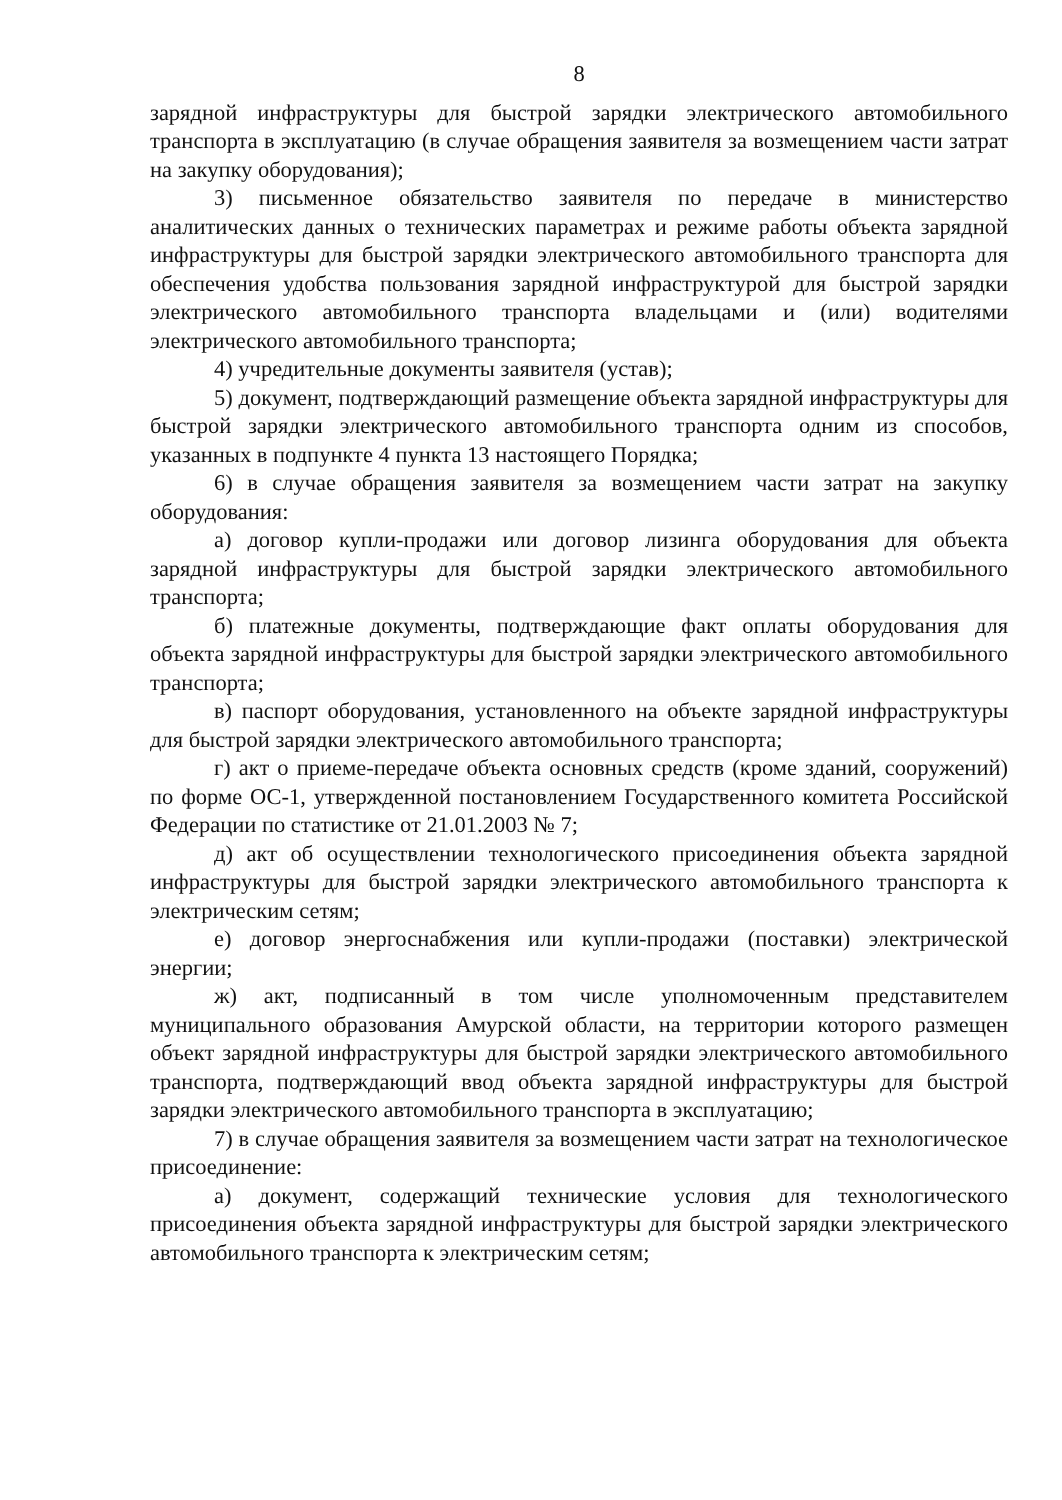8
зарядной инфраструктуры для быстрой зарядки электрического автомобильного транспорта в эксплуатацию (в случае обращения заявителя за возмещением части затрат на закупку оборудования);
3) письменное обязательство заявителя по передаче в министерство аналитических данных о технических параметрах и режиме работы объекта зарядной инфраструктуры для быстрой зарядки электрического автомобильного транспорта для обеспечения удобства пользования зарядной инфраструктурой для быстрой зарядки электрического автомобильного транспорта владельцами и (или) водителями электрического автомобильного транспорта;
4) учредительные документы заявителя (устав);
5) документ, подтверждающий размещение объекта зарядной инфраструктуры для быстрой зарядки электрического автомобильного транспорта одним из способов, указанных в подпункте 4 пункта 13 настоящего Порядка;
6) в случае обращения заявителя за возмещением части затрат на закупку оборудования:
а) договор купли-продажи или договор лизинга оборудования для объекта зарядной инфраструктуры для быстрой зарядки электрического автомобильного транспорта;
б) платежные документы, подтверждающие факт оплаты оборудования для объекта зарядной инфраструктуры для быстрой зарядки электрического автомобильного транспорта;
в) паспорт оборудования, установленного на объекте зарядной инфраструктуры для быстрой зарядки электрического автомобильного транспорта;
г) акт о приеме-передаче объекта основных средств (кроме зданий, сооружений) по форме ОС-1, утвержденной постановлением Государственного комитета Российской Федерации по статистике от 21.01.2003 № 7;
д) акт об осуществлении технологического присоединения объекта зарядной инфраструктуры для быстрой зарядки электрического автомобильного транспорта к электрическим сетям;
е) договор энергоснабжения или купли-продажи (поставки) электрической энергии;
ж) акт, подписанный в том числе уполномоченным представителем муниципального образования Амурской области, на территории которого размещен объект зарядной инфраструктуры для быстрой зарядки электрического автомобильного транспорта, подтверждающий ввод объекта зарядной инфраструктуры для быстрой зарядки электрического автомобильного транспорта в эксплуатацию;
7) в случае обращения заявителя за возмещением части затрат на технологическое присоединение:
а) документ, содержащий технические условия для технологического присоединения объекта зарядной инфраструктуры для быстрой зарядки электрического автомобильного транспорта к электрическим сетям;